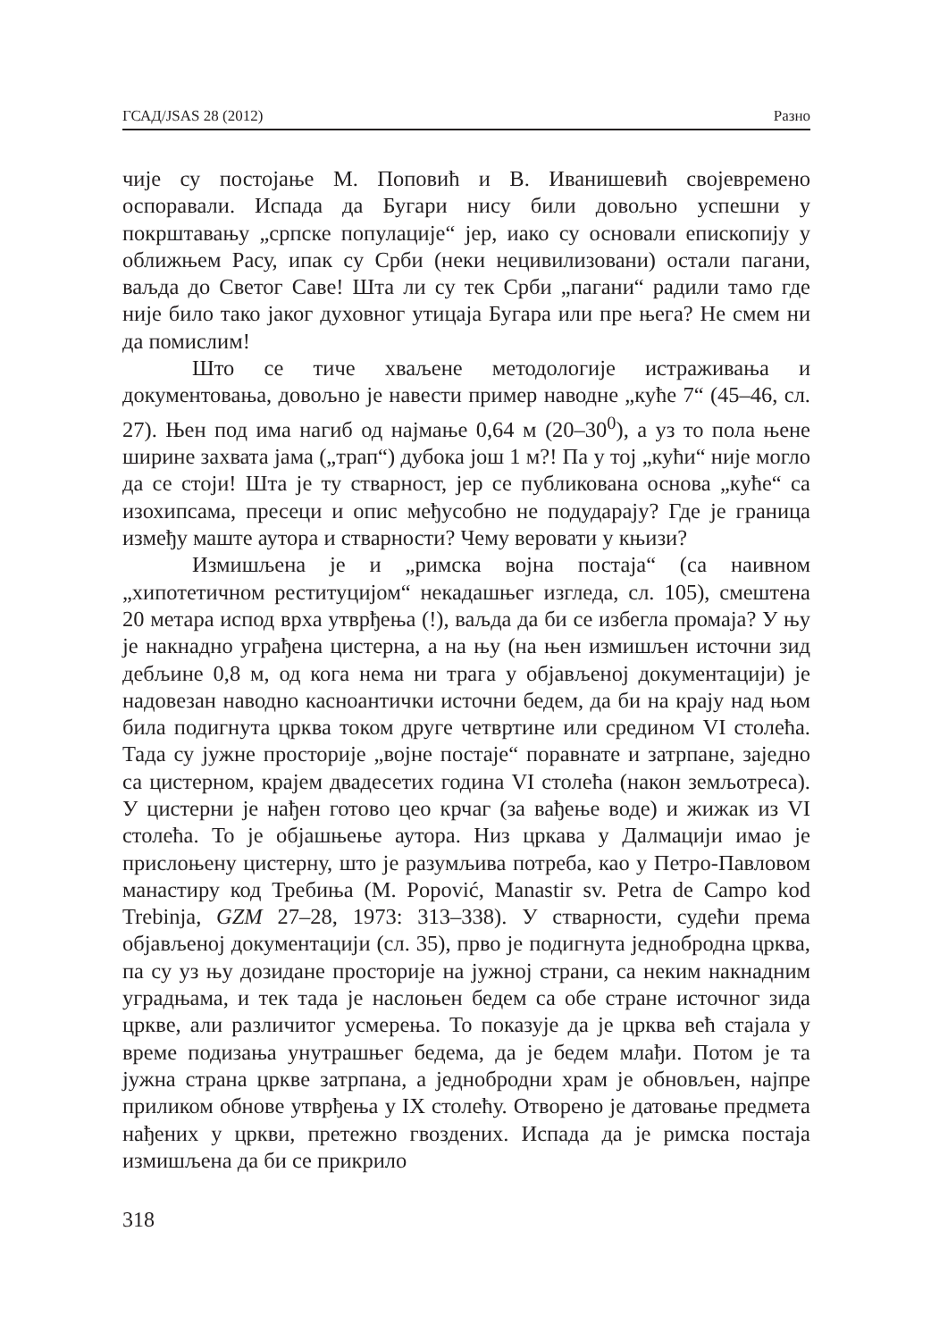ГСАД/JSAS 28 (2012) Разно
чије су постојање М. Поповић и В. Иванишевић својевремено оспоравали. Испада да Бугари нису били довољно успешни у покрштавању „српске популације“ јер, иако су основали епископију у оближњем Расу, ипак су Срби (неки нецивилизовани) остали пагани, ваљда до Светог Саве! Шта ли су тек Срби „пагани“ радили тамо где није било тако јаког духовног утицаја Бугара или пре њега? Не смем ни да помислим!
Што се тиче хваљене методологије истраживања и документовања, довољно је навести пример наводне „куће 7“ (45–46, сл. 27). Њен под има нагиб од најмање 0,64 м (20–30<sup>0</sup>), а уз то пола њене ширине захвата јама („трап“) дубока још 1 м?! Па у тој „кући“ није могло да се стоји! Шта је ту стварност, јер се публикована основа „куће“ са изохипсама, пресеци и опис међусобно не подударају? Где је граница између маште аутора и стварности? Чему веровати у књизи?
Измишљена је и „римска војна постаја“ (са наивном „хипотетичном реституцијом“ некадашњег изгледа, сл. 105), смештена 20 метара испод врха утврђења (!), ваљда да би се избегла промаја? У њу је накнадно уграђена цистерна, а на њу (на њен измишљен источни зид дебљине 0,8 м, од кога нема ни трага у објављеној документацији) је надовезан наводно касноантички источни бедем, да би на крају над њом била подигнута црква током друге четвртине или средином VI столећа. Тада су јужне просторије „војне постаје“ поравнате и затрпане, заједно са цистерном, крајем двадесетих година VI столећа (након земљотреса). У цистерни је нађен готово цео крчаг (за вађење воде) и жижак из VI столећа. То је објашњење аутора. Низ цркава у Далмацији имао је прислоњену цистерну, што је разумљива потреба, као у Петро-Павловом манастиру код Требиња (M. Popović, Manastir sv. Petra de Campo kod Trebinja, GZM 27–28, 1973: 313–338). У стварности, судећи према објављеној документацији (сл. 35), прво је подигнута једнобродна црква, па су уз њу дозидане просторије на јужној страни, са неким накнадним уградњама, и тек тада је наслоњен бедем са обе стране источног зида цркве, али различитог усмерења. То показује да је црква већ стајала у време подизања унутрашњег бедема, да је бедем млађи. Потом је та јужна страна цркве затрпана, а једнобродни храм је обновљен, најпре приликом обнове утврђења у IX столећу. Отворено је датовање предмета нађених у цркви, претежно гвоздених. Испада да је римска постаја измишљена да би се прикрило
318